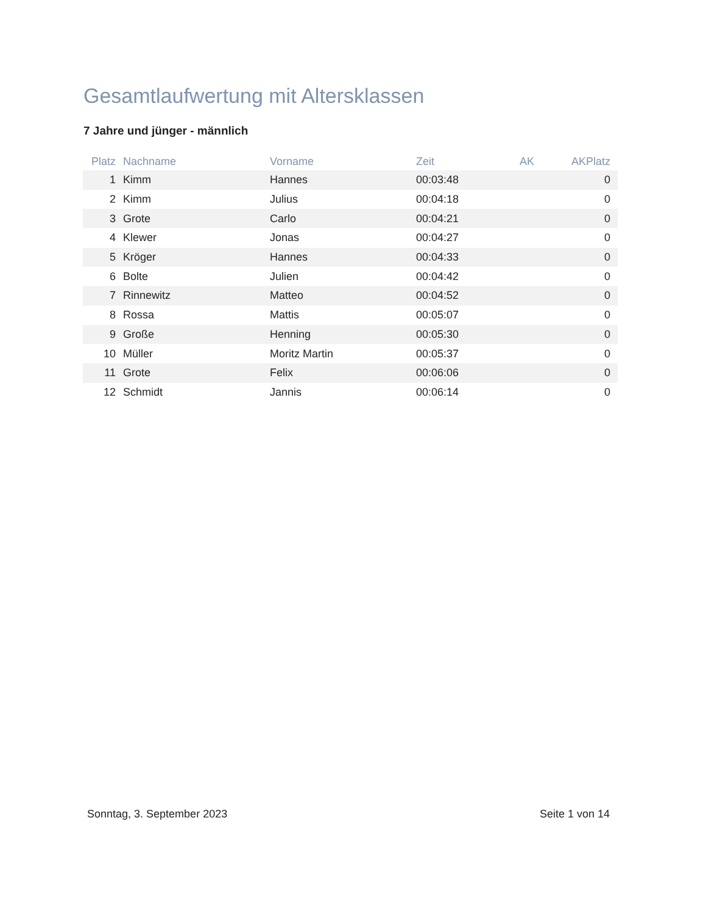Gesamtlaufwertung mit Altersklassen
7 Jahre und jünger - männlich
| Platz | Nachname | Vorname | Zeit | AK | AKPlatz |
| --- | --- | --- | --- | --- | --- |
| 1 | Kimm | Hannes | 00:03:48 | | 0 |
| 2 | Kimm | Julius | 00:04:18 | | 0 |
| 3 | Grote | Carlo | 00:04:21 | | 0 |
| 4 | Klewer | Jonas | 00:04:27 | | 0 |
| 5 | Kröger | Hannes | 00:04:33 | | 0 |
| 6 | Bolte | Julien | 00:04:42 | | 0 |
| 7 | Rinnewitz | Matteo | 00:04:52 | | 0 |
| 8 | Rossa | Mattis | 00:05:07 | | 0 |
| 9 | Große | Henning | 00:05:30 | | 0 |
| 10 | Müller | Moritz Martin | 00:05:37 | | 0 |
| 11 | Grote | Felix | 00:06:06 | | 0 |
| 12 | Schmidt | Jannis | 00:06:14 | | 0 |
Sonntag, 3. September 2023 Seite 1 von 14